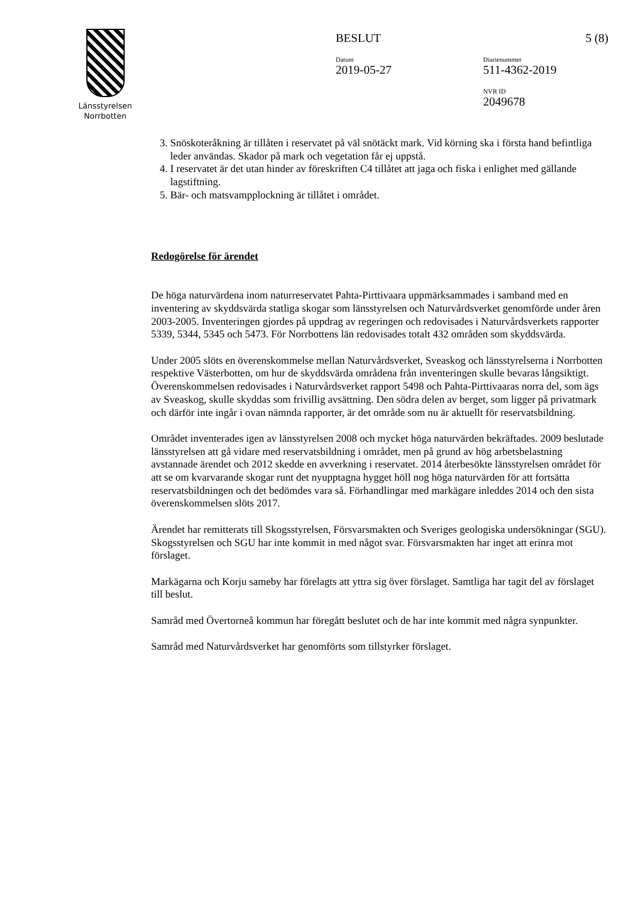Länsstyrelsen
Norrbotten
BESLUT 5 (8)
Datum
2019-05-27
Diarienummer
511-4362-2019
NVR ID
2049678
3. Snöskoteråkning är tillåten i reservatet på väl snötäckt mark. Vid körning ska i första hand befintliga leder användas. Skador på mark och vegetation får ej uppstå.
4. I reservatet är det utan hinder av föreskriften C4 tillåtet att jaga och fiska i enlighet med gällande lagstiftning.
5. Bär- och matsvampplockning är tillåtet i området.
Redogörelse för ärendet
De höga naturvärdena inom naturreservatet Pahta-Pirttivaara uppmärksammades i samband med en inventering av skyddsvärda statliga skogar som länsstyrelsen och Naturvårdsverket genomförde under åren 2003-2005. Inventeringen gjordes på uppdrag av regeringen och redovisades i Naturvårdsverkets rapporter 5339, 5344, 5345 och 5473. För Norrbottens län redovisades totalt 432 områden som skyddsvärda.
Under 2005 slöts en överenskommelse mellan Naturvårdsverket, Sveaskog och länsstyrelserna i Norrbotten respektive Västerbotten, om hur de skyddsvärda områdena från inventeringen skulle bevaras långsiktigt. Överenskommelsen redovisades i Naturvårdsverket rapport 5498 och Pahta-Pirttivaaras norra del, som ägs av Sveaskog, skulle skyddas som frivillig avsättning. Den södra delen av berget, som ligger på privatmark och därför inte ingår i ovan nämnda rapporter, är det område som nu är aktuellt för reservatsbildning.
Området inventerades igen av länsstyrelsen 2008 och mycket höga naturvärden bekräftades. 2009 beslutade länsstyrelsen att gå vidare med reservatsbildning i området, men på grund av hög arbetsbelastning avstannade ärendet och 2012 skedde en avverkning i reservatet. 2014 återbesökte länsstyrelsen området för att se om kvarvarande skogar runt det nyupptagna hygget höll nog höga naturvärden för att fortsätta reservatsbildningen och det bedömdes vara så. Förhandlingar med markägare inleddes 2014 och den sista överenskommelsen slöts 2017.
Ärendet har remitterats till Skogsstyrelsen, Försvarsmakten och Sveriges geologiska undersökningar (SGU). Skogsstyrelsen och SGU har inte kommit in med något svar. Försvarsmakten har inget att erinra mot förslaget.
Markägarna och Korju sameby har förelagts att yttra sig över förslaget. Samtliga har tagit del av förslaget till beslut.
Samråd med Övertorneå kommun har föregått beslutet och de har inte kommit med några synpunkter.
Samråd med Naturvårdsverket har genomförts som tillstyrker förslaget.